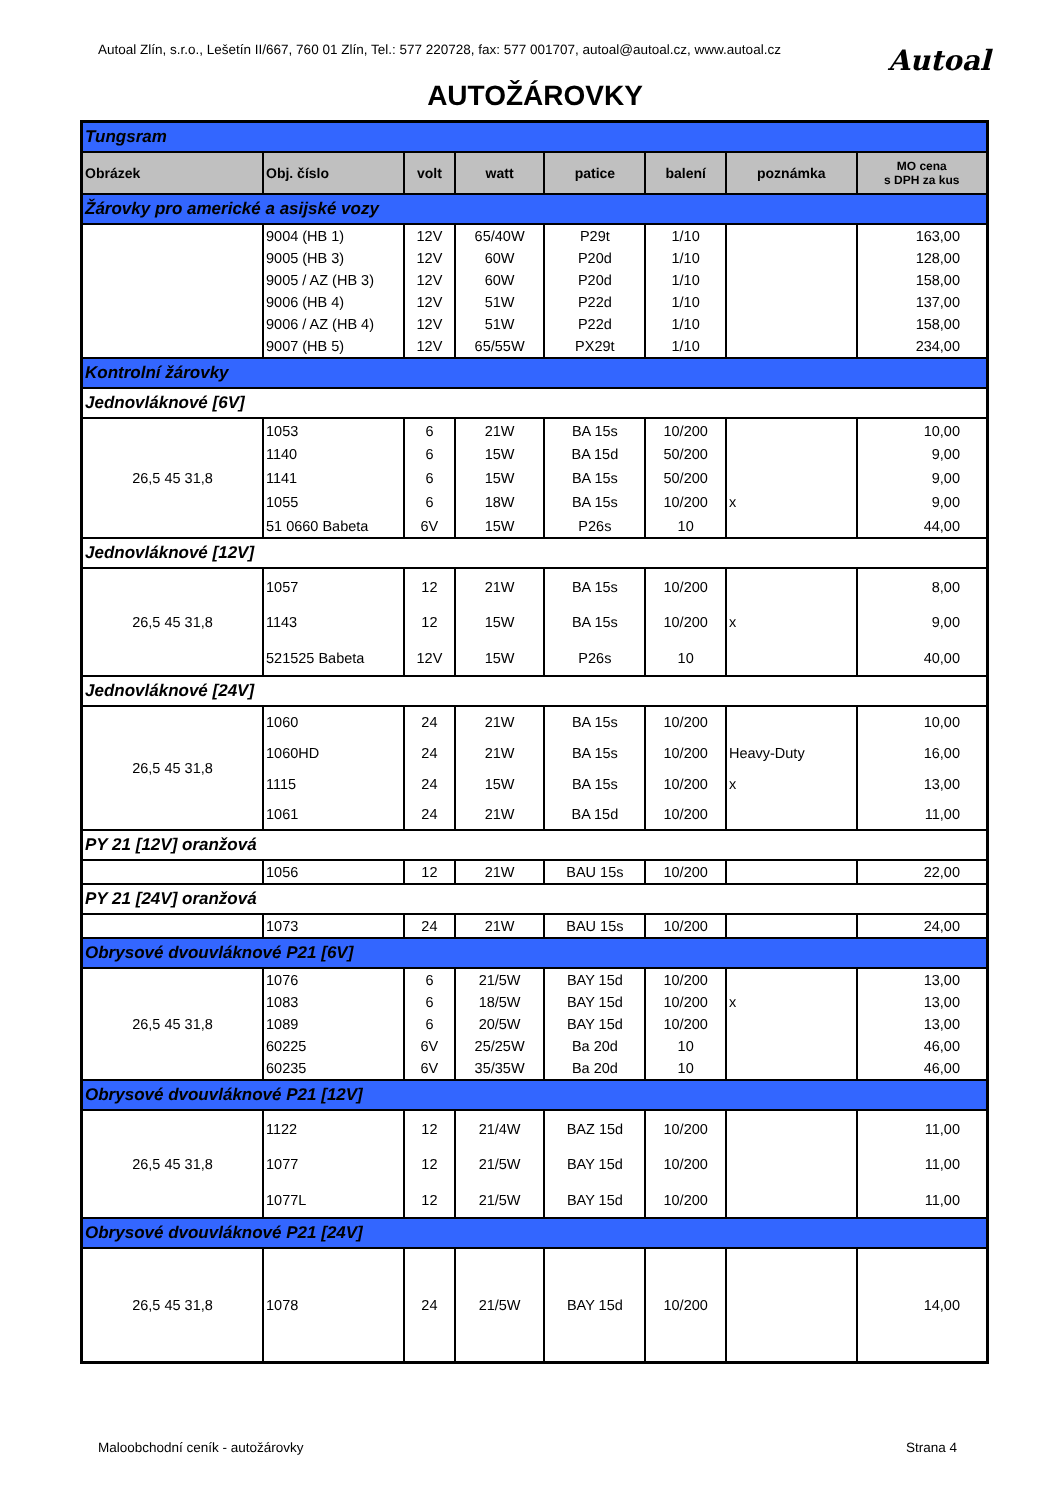Autoal Zlín, s.r.o., Lešetín II/667, 760 01 Zlín, Tel.: 577 220728, fax: 577 001707, autoal@autoal.cz, www.autoal.cz
Autoal
AUTOŽÁROVKY
| Tungsram | | | | | | | |
| Obrázek | Obj. číslo | volt | watt | patice | balení | poznámka | MO cena s DPH za kus |
| Žárovky pro americké a asijské vozy | | | | | | | |
| | 9004 (HB 1) | 12V | 65/40W | P29t | 1/10 | | 163,00 |
| | 9005 (HB 3) | 12V | 60W | P20d | 1/10 | | 128,00 |
| | 9005 / AZ (HB 3) | 12V | 60W | P20d | 1/10 | | 158,00 |
| | 9006 (HB 4) | 12V | 51W | P22d | 1/10 | | 137,00 |
| | 9006 / AZ (HB 4) | 12V | 51W | P22d | 1/10 | | 158,00 |
| | 9007 (HB 5) | 12V | 65/55W | PX29t | 1/10 | | 234,00 |
| Kontrolní žárovky | | | | | | | |
| Jednovláknové [6V] | | | | | | | |
| 26,5 45 31,8 | 1053 | 6 | 21W | BA 15s | 10/200 | | 10,00 |
| | 1140 | 6 | 15W | BA 15d | 50/200 | | 9,00 |
| | 1141 | 6 | 15W | BA 15s | 50/200 | | 9,00 |
| | 1055 | 6 | 18W | BA 15s | 10/200 | x | 9,00 |
| | 51 0660 Babeta | 6V | 15W | P26s | 10 | | 44,00 |
| Jednovláknové [12V] | | | | | | | |
| 26,5 45 31,8 | 1057 | 12 | 21W | BA 15s | 10/200 | | 8,00 |
| | 1143 | 12 | 15W | BA 15s | 10/200 | x | 9,00 |
| | 521525 Babeta | 12V | 15W | P26s | 10 | | 40,00 |
| Jednovláknové [24V] | | | | | | | |
| 26,5 45 31,8 | 1060 | 24 | 21W | BA 15s | 10/200 | | 10,00 |
| | 1060HD | 24 | 21W | BA 15s | 10/200 | Heavy-Duty | 16,00 |
| | 1115 | 24 | 15W | BA 15s | 10/200 | x | 13,00 |
| | 1061 | 24 | 21W | BA 15d | 10/200 | | 11,00 |
| PY 21 [12V] oranžová | | | | | | | |
| | 1056 | 12 | 21W | BAU 15s | 10/200 | | 22,00 |
| PY 21 [24V] oranžová | | | | | | | |
| | 1073 | 24 | 21W | BAU 15s | 10/200 | | 24,00 |
| Obrysové dvouvláknové P21 [6V] | | | | | | | |
| 26,5 45 31,8 | 1076 | 6 | 21/5W | BAY 15d | 10/200 | | 13,00 |
| | 1083 | 6 | 18/5W | BAY 15d | 10/200 | x | 13,00 |
| | 1089 | 6 | 20/5W | BAY 15d | 10/200 | | 13,00 |
| | 60225 | 6V | 25/25W | Ba 20d | 10 | | 46,00 |
| | 60235 | 6V | 35/35W | Ba 20d | 10 | | 46,00 |
| Obrysové dvouvláknové P21 [12V] | | | | | | | |
| 26,5 45 31,8 | 1122 | 12 | 21/4W | BAZ 15d | 10/200 | | 11,00 |
| | 1077 | 12 | 21/5W | BAY 15d | 10/200 | | 11,00 |
| | 1077L | 12 | 21/5W | BAY 15d | 10/200 | | 11,00 |
| Obrysové dvouvláknové P21 [24V] | | | | | | | |
| 26,5 45 31,8 | 1078 | 24 | 21/5W | BAY 15d | 10/200 | | 14,00 |
Maloobchodní ceník - autožárovky
Strana 4